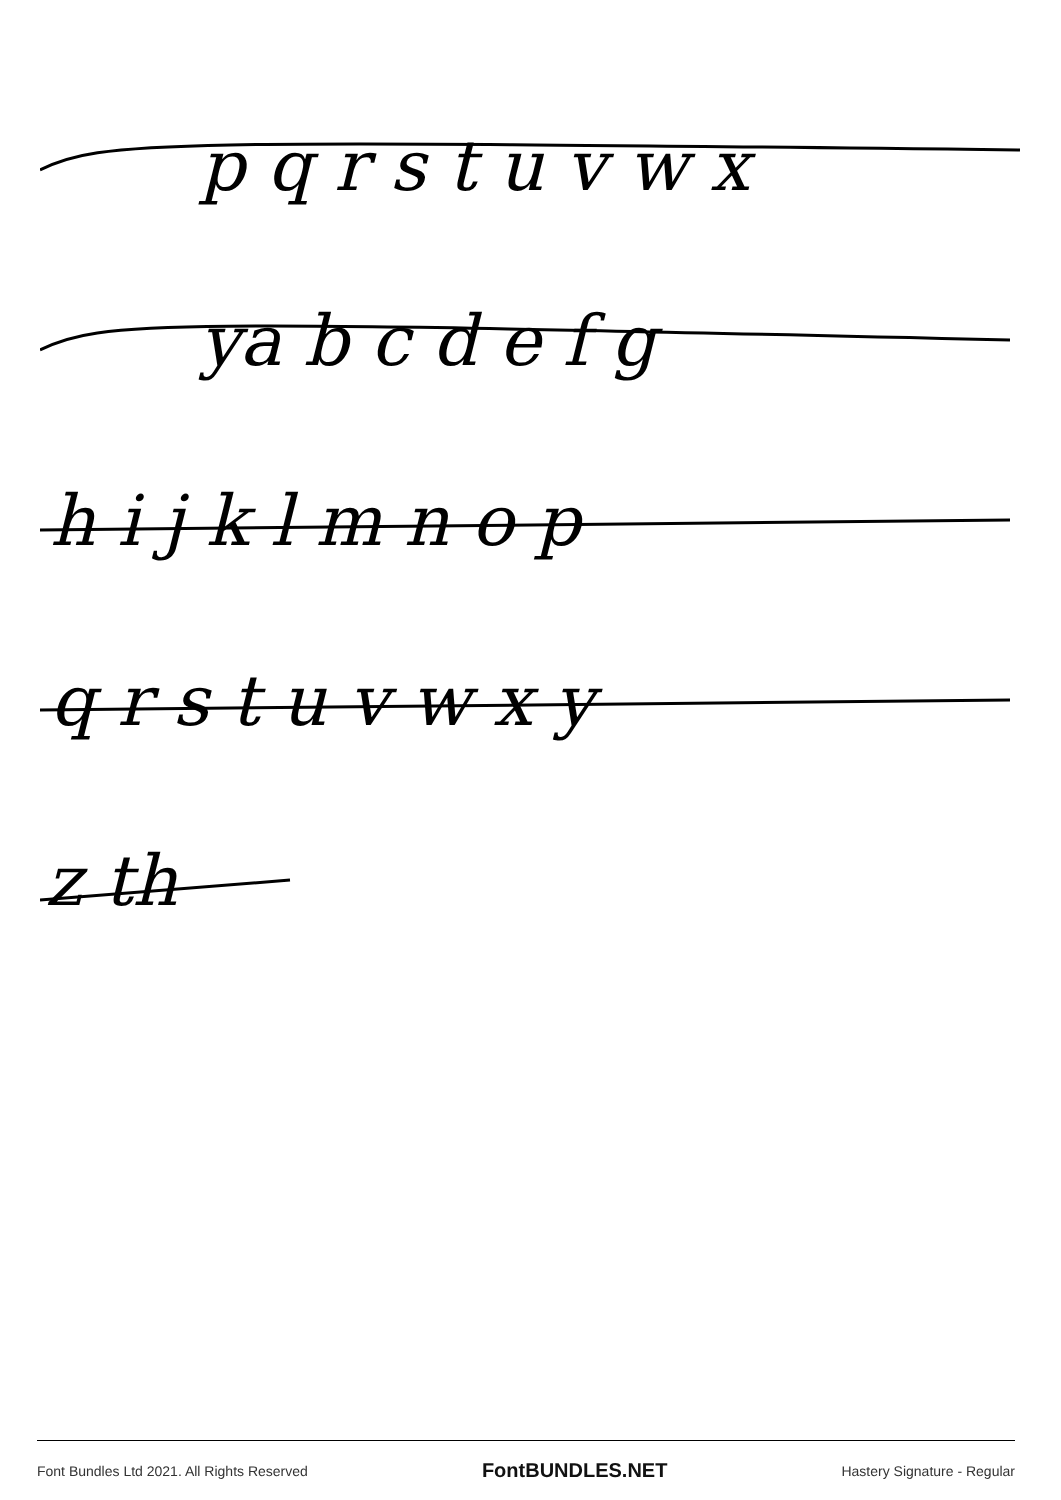p q r s t u v w x
ya b c d e f g
h i j k l m n o p
q r s t u v w x y
z th
Font Bundles Ltd 2021. All Rights Reserved FontBUNDLES.NET Hastery Signature - Regular